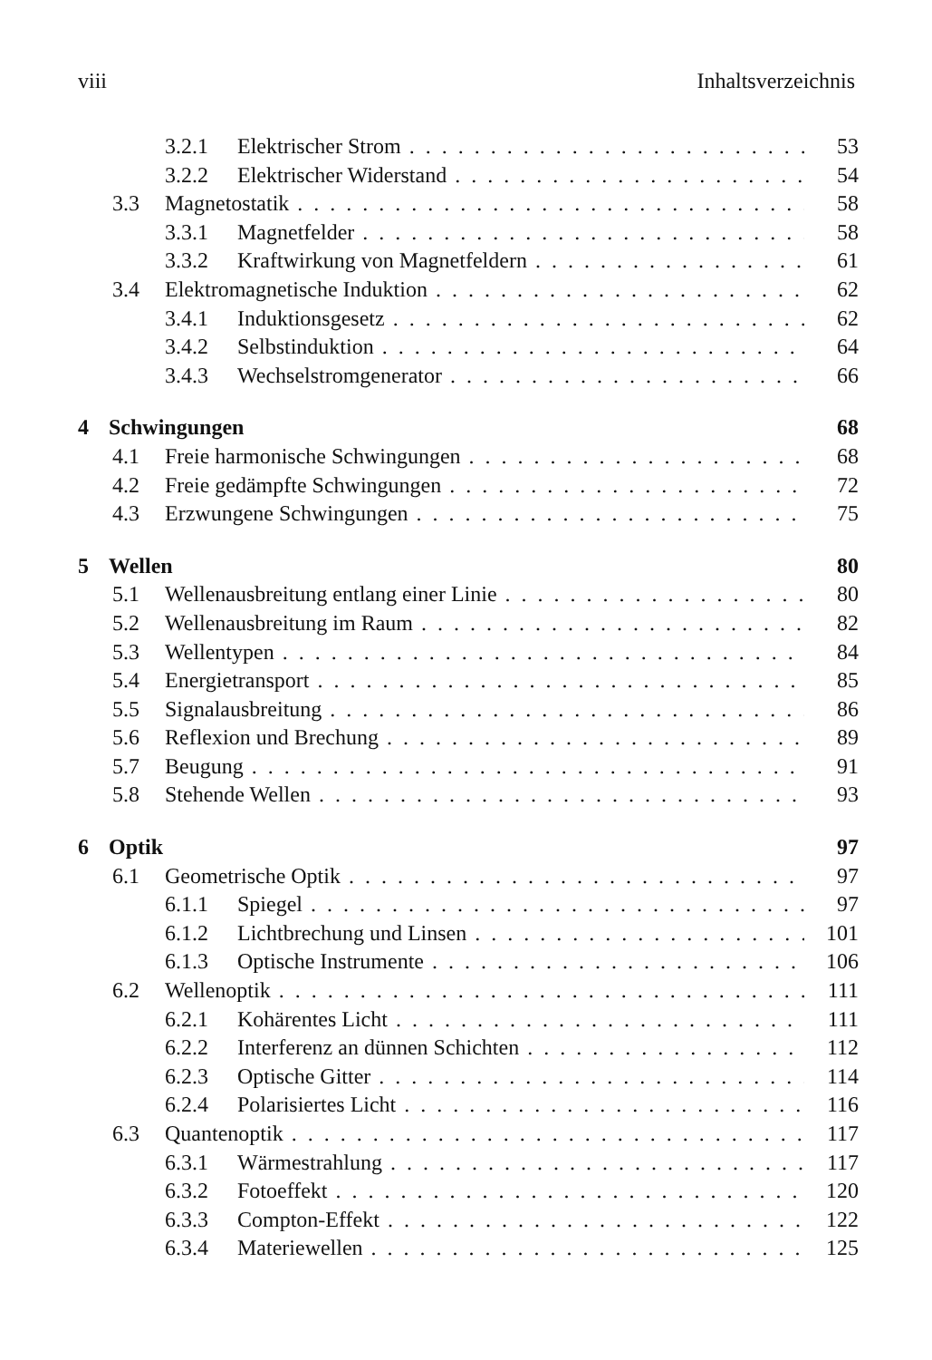viii Inhaltsverzeichnis
3.2.1 Elektrischer Strom 53
3.2.2 Elektrischer Widerstand 54
3.3 Magnetostatik 58
3.3.1 Magnetfelder 58
3.3.2 Kraftwirkung von Magnetfeldern 61
3.4 Elektromagnetische Induktion 62
3.4.1 Induktionsgesetz 62
3.4.2 Selbstinduktion 64
3.4.3 Wechselstromgenerator 66
4 Schwingungen 68
4.1 Freie harmonische Schwingungen 68
4.2 Freie gedämpfte Schwingungen 72
4.3 Erzwungene Schwingungen 75
5 Wellen 80
5.1 Wellenausbreitung entlang einer Linie 80
5.2 Wellenausbreitung im Raum 82
5.3 Wellentypen 84
5.4 Energietransport 85
5.5 Signalausbreitung 86
5.6 Reflexion und Brechung 89
5.7 Beugung 91
5.8 Stehende Wellen 93
6 Optik 97
6.1 Geometrische Optik 97
6.1.1 Spiegel 97
6.1.2 Lichtbrechung und Linsen 101
6.1.3 Optische Instrumente 106
6.2 Wellenoptik 111
6.2.1 Kohärentes Licht 111
6.2.2 Interferenz an dünnen Schichten 112
6.2.3 Optische Gitter 114
6.2.4 Polarisiertes Licht 116
6.3 Quantenoptik 117
6.3.1 Wärmestrahlung 117
6.3.2 Fotoeffekt 120
6.3.3 Compton-Effekt 122
6.3.4 Materiewellen 125